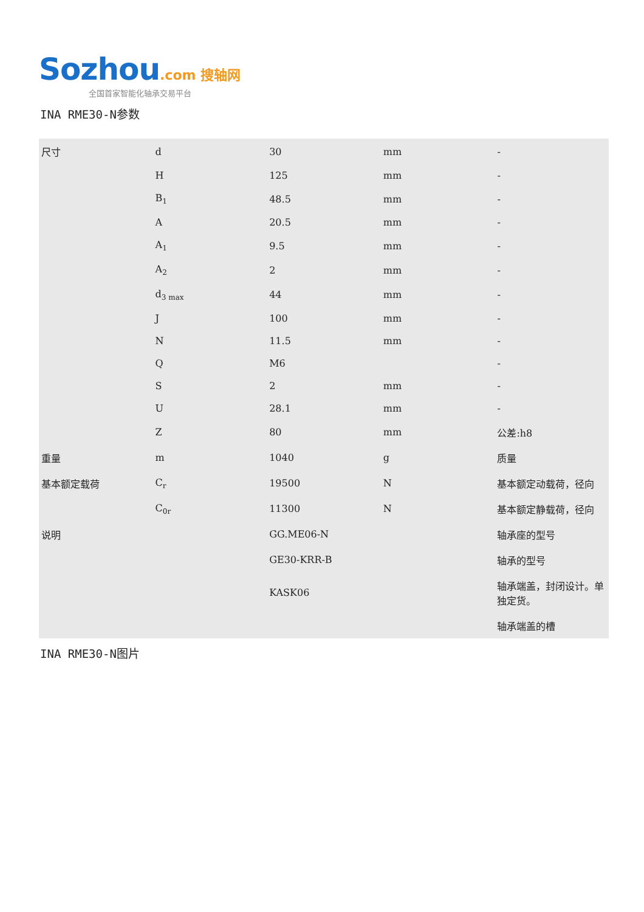Sozhou.com 搜轴网
全国首家智能化轴承交易平台
INA RME30-N参数
| 尺寸 | d | 30 | mm | - |
| | H | 125 | mm | - |
| | B<sub>1</sub> | 48.5 | mm | - |
| | A | 20.5 | mm | - |
| | A<sub>1</sub> | 9.5 | mm | - |
| | A<sub>2</sub> | 2 | mm | - |
| | d<sub>3 max</sub> | 44 | mm | - |
| | J | 100 | mm | - |
| | N | 11.5 | mm | - |
| | Q | M6 | | - |
| | S | 2 | mm | - |
| | U | 28.1 | mm | - |
| | Z | 80 | mm | 公差:h8 |
| 重量 | m | 1040 | g | 质量 |
| 基本额定载荷 | C<sub>r</sub> | 19500 | N | 基本额定动载荷，径向 |
| | C<sub>0r</sub> | 11300 | N | 基本额定静载荷，径向 |
| 说明 | | GG.ME06-N | | 轴承座的型号 |
| | | GE30-KRR-B | | 轴承的型号 |
| | | KASK06 | | 轴承端盖，封闭设计。单独定货。 |
| | | | | 轴承端盖的槽 |
INA RME30-N图片